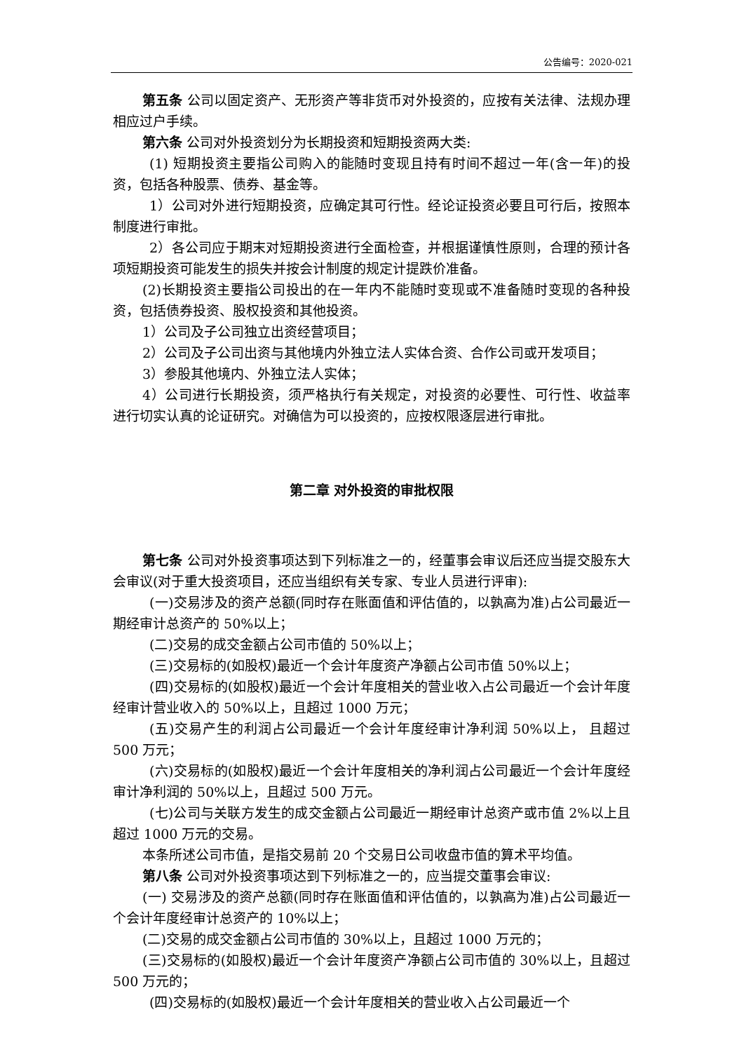公告编号：2020-021
第五条 公司以固定资产、无形资产等非货币对外投资的，应按有关法律、法规办理相应过户手续。
第六条 公司对外投资划分为长期投资和短期投资两大类:
(1) 短期投资主要指公司购入的能随时变现且持有时间不超过一年(含一年)的投资，包括各种股票、债券、基金等。
1）公司对外进行短期投资，应确定其可行性。经论证投资必要且可行后，按照本制度进行审批。
2）各公司应于期末对短期投资进行全面检查，并根据谨慎性原则，合理的预计各项短期投资可能发生的损失并按会计制度的规定计提跌价准备。
(2)长期投资主要指公司投出的在一年内不能随时变现或不准备随时变现的各种投资，包括债券投资、股权投资和其他投资。
1）公司及子公司独立出资经营项目；
2）公司及子公司出资与其他境内外独立法人实体合资、合作公司或开发项目；
3）参股其他境内、外独立法人实体；
4）公司进行长期投资，须严格执行有关规定，对投资的必要性、可行性、收益率进行切实认真的论证研究。对确信为可以投资的，应按权限逐层进行审批。
第二章 对外投资的审批权限
第七条 公司对外投资事项达到下列标准之一的，经董事会审议后还应当提交股东大会审议(对于重大投资项目，还应当组织有关专家、专业人员进行评审):
(一)交易涉及的资产总额(同时存在账面值和评估值的，以孰高为准)占公司最近一期经审计总资产的 50%以上；
(二)交易的成交金额占公司市值的 50%以上；
(三)交易标的(如股权)最近一个会计年度资产净额占公司市值 50%以上；
(四)交易标的(如股权)最近一个会计年度相关的营业收入占公司最近一个会计年度经审计营业收入的 50%以上，且超过 1000 万元；
(五)交易产生的利润占公司最近一个会计年度经审计净利润 50%以上， 且超过 500 万元；
(六)交易标的(如股权)最近一个会计年度相关的净利润占公司最近一个会计年度经审计净利润的 50%以上，且超过 500 万元。
(七)公司与关联方发生的成交金额占公司最近一期经审计总资产或市值 2%以上且超过 1000 万元的交易。
本条所述公司市值，是指交易前 20 个交易日公司收盘市值的算术平均值。
第八条 公司对外投资事项达到下列标准之一的，应当提交董事会审议:
(一) 交易涉及的资产总额(同时存在账面值和评估值的，以孰高为准)占公司最近一个会计年度经审计总资产的 10%以上；
(二)交易的成交金额占公司市值的 30%以上，且超过 1000 万元的；
(三)交易标的(如股权)最近一个会计年度资产净额占公司市值的 30%以上，且超过 500 万元的；
(四)交易标的(如股权)最近一个会计年度相关的营业收入占公司最近一个